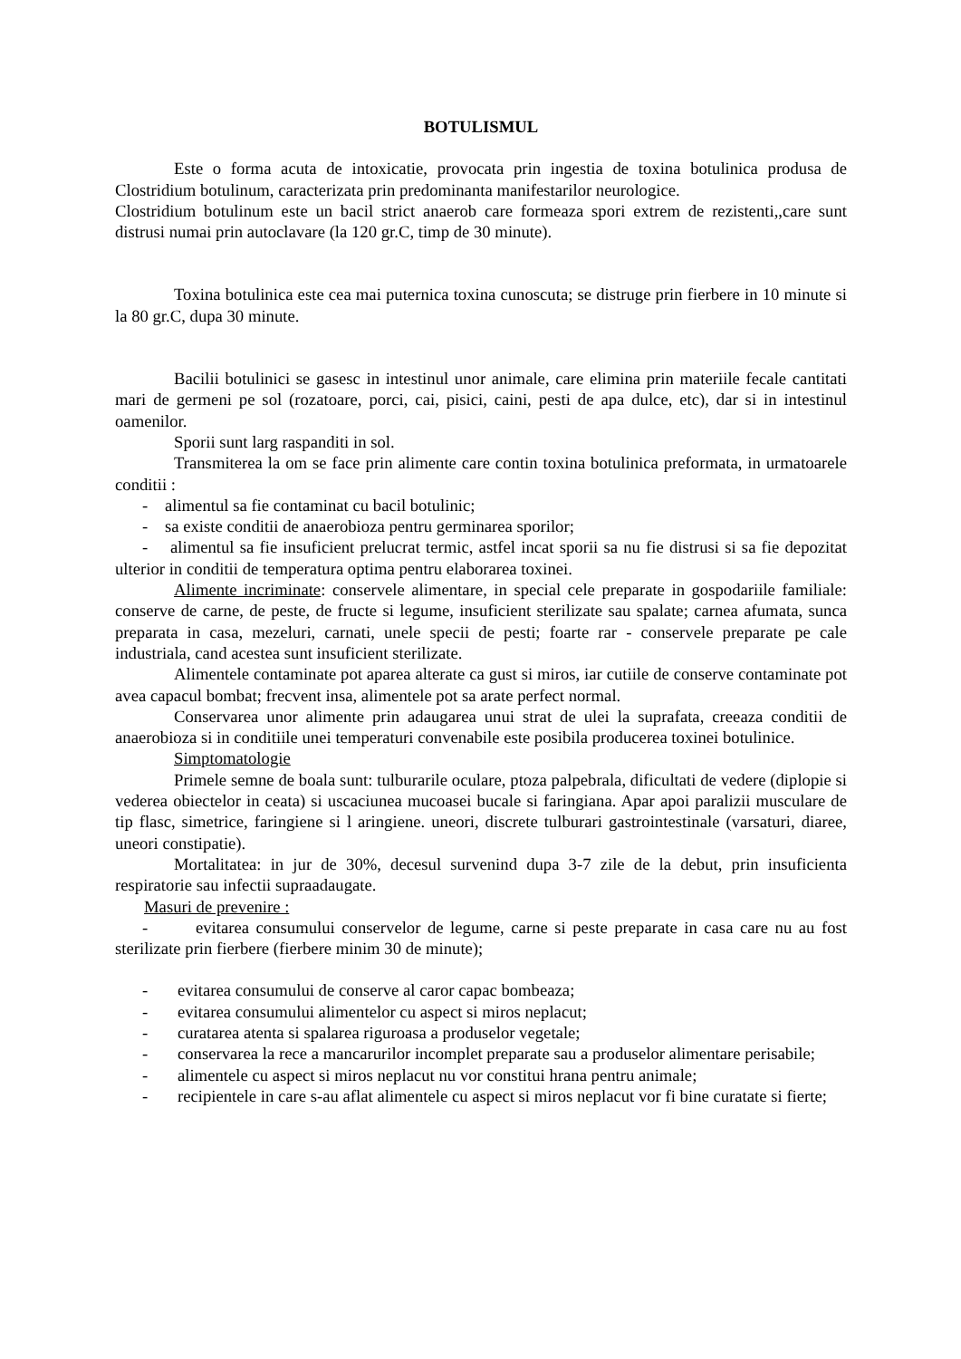BOTULISMUL
Este o forma acuta de intoxicatie, provocata prin ingestia de toxina botulinica produsa de Clostridium botulinum, caracterizata prin predominanta manifestarilor neurologice.
Clostridium botulinum este un bacil strict anaerob care formeaza spori extrem de rezistenti,,care sunt distrusi numai prin autoclavare (la 120 gr.C, timp de 30 minute).
Toxina botulinica este cea mai puternica toxina cunoscuta; se distruge prin fierbere in 10 minute si la 80 gr.C, dupa 30 minute.
Bacilii botulinici se gasesc in intestinul unor animale, care elimina prin materiile fecale cantitati mari de germeni pe sol (rozatoare, porci, cai, pisici, caini, pesti de apa dulce, etc), dar si in intestinul oamenilor.
Sporii sunt larg raspanditi in sol.
Transmiterea la om se face prin alimente care contin toxina botulinica preformata, in urmatoarele conditii :
- alimentul sa fie contaminat cu bacil botulinic;
- sa existe conditii de anaerobioza pentru germinarea sporilor;
- alimentul sa fie insuficient prelucrat termic, astfel incat sporii sa nu fie distrusi si sa fie depozitat ulterior in conditii de temperatura optima pentru elaborarea toxinei.
Alimente incriminate: conservele alimentare, in special cele preparate in gospodariile familiale: conserve de carne, de peste, de fructe si legume, insuficient sterilizate sau spalate; carnea afumata, sunca preparata in casa, mezeluri, carnati, unele specii de pesti; foarte rar - conservele preparate pe cale industriala, cand acestea sunt insuficient sterilizate.
Alimentele contaminate pot aparea alterate ca gust si miros, iar cutiile de conserve contaminate pot avea capacul bombat; frecvent insa, alimentele pot sa arate perfect normal.
Conservarea unor alimente prin adaugarea unui strat de ulei la suprafata, creeaza conditii de anaerobioza si in conditiile unei temperaturi convenabile este posibila producerea toxinei botulinice.
Simptomatologie
Primele semne de boala sunt: tulburarile oculare, ptoza palpebrala, dificultati de vedere (diplopie si vederea obiectelor in ceata) si uscaciunea mucoasei bucale si faringiana. Apar apoi paralizii musculare de tip flasc, simetrice, faringiene si l aringiene. uneori, discrete tulburari gastrointestinale (varsaturi, diaree, uneori constipatie).
Mortalitatea: in jur de 30%, decesul survenind dupa 3-7 zile de la debut, prin insuficienta respiratorie sau infectii supraadaugate.
Masuri de prevenire :
- evitarea consumului conservelor de legume, carne si peste preparate in casa care nu au fost sterilizate prin fierbere (fierbere minim 30 de minute);
- evitarea consumului de conserve al caror capac bombeaza;
- evitarea consumului alimentelor cu aspect si miros neplacut;
- curatarea atenta si spalarea riguroasa a produselor vegetale;
- conservarea la rece a mancarurilor incomplet preparate sau a produselor alimentare perisabile;
- alimentele cu aspect si miros neplacut nu vor constitui hrana pentru animale;
- recipientele in care s-au aflat alimentele cu aspect si miros neplacut vor fi bine curatate si fierte;